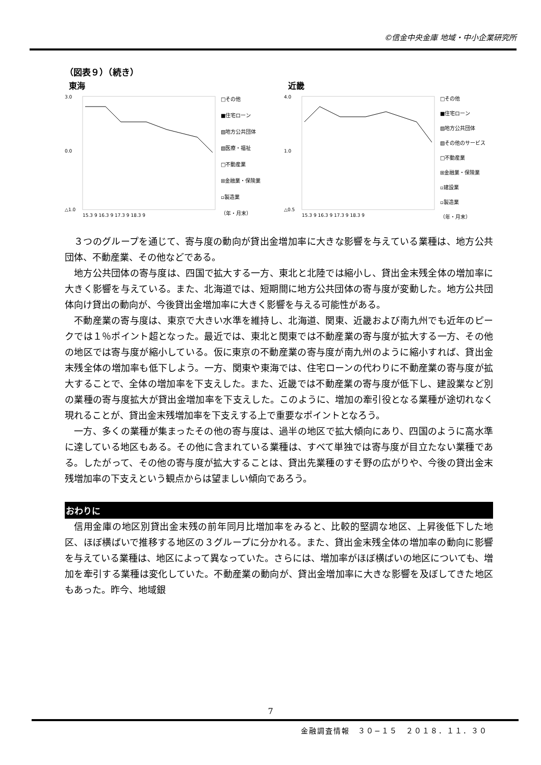©信金中央金庫 地域・中小企業研究所
（図表９）（続き）
東海
3.0
0.0
△1.0
15.3 9 16.3 9 17.3 9 18.3 9
□その他
■住宅ローン
▨地方公共団体
▧医療・福祉
□不動産業
⊞金融業・保険業
▫製造業
（年・月末）
近畿
4.0
1.0
△0.5
15.3 9 16.3 9 17.3 9 18.3 9
□その他
■住宅ローン
▨地方公共団体
▧その他のサービス
□不動産業
⊞金融業・保険業
▫建設業
▫製造業
（年・月末）
３つのグループを通じて、寄与度の動向が貸出金増加率に大きな影響を与えている業種は、地方公共団体、不動産業、その他などである。
地方公共団体の寄与度は、四国で拡大する一方、東北と北陸では縮小し、貸出金末残全体の増加率に大きく影響を与えている。また、北海道では、短期間に地方公共団体の寄与度が変動した。地方公共団体向け貸出の動向が、今後貸出金増加率に大きく影響を与える可能性がある。
不動産業の寄与度は、東京で大きい水準を維持し、北海道、関東、近畿および南九州でも近年のピークでは１％ポイント超となった。最近では、東北と関東では不動産業の寄与度が拡大する一方、その他の地区では寄与度が縮小している。仮に東京の不動産業の寄与度が南九州のように縮小すれば、貸出金末残全体の増加率も低下しよう。一方、関東や東海では、住宅ローンの代わりに不動産業の寄与度が拡大することで、全体の増加率を下支えした。また、近畿では不動産業の寄与度が低下し、建設業など別の業種の寄与度拡大が貸出金増加率を下支えした。このように、増加の牽引役となる業種が途切れなく現れることが、貸出金末残増加率を下支えする上で重要なポイントとなろう。
一方、多くの業種が集まったその他の寄与度は、過半の地区で拡大傾向にあり、四国のように高水準に達している地区もある。その他に含まれている業種は、すべて単独では寄与度が目立たない業種である。したがって、その他の寄与度が拡大することは、貸出先業種のすそ野の広がりや、今後の貸出金末残増加率の下支えという観点からは望ましい傾向であろう。
おわりに
信用金庫の地区別貸出金末残の前年同月比増加率をみると、比較的堅調な地区、上昇後低下した地区、ほぼ横ばいで推移する地区の３グループに分かれる。また、貸出金末残全体の増加率の動向に影響を与えている業種は、地区によって異なっていた。さらには、増加率がほぼ横ばいの地区についても、増加を牽引する業種は変化していた。不動産業の動向が、貸出金増加率に大きな影響を及ぼしてきた地区もあった。昨今、地域銀
7
金融調査情報　３０−１５　２０１８．１１．３０